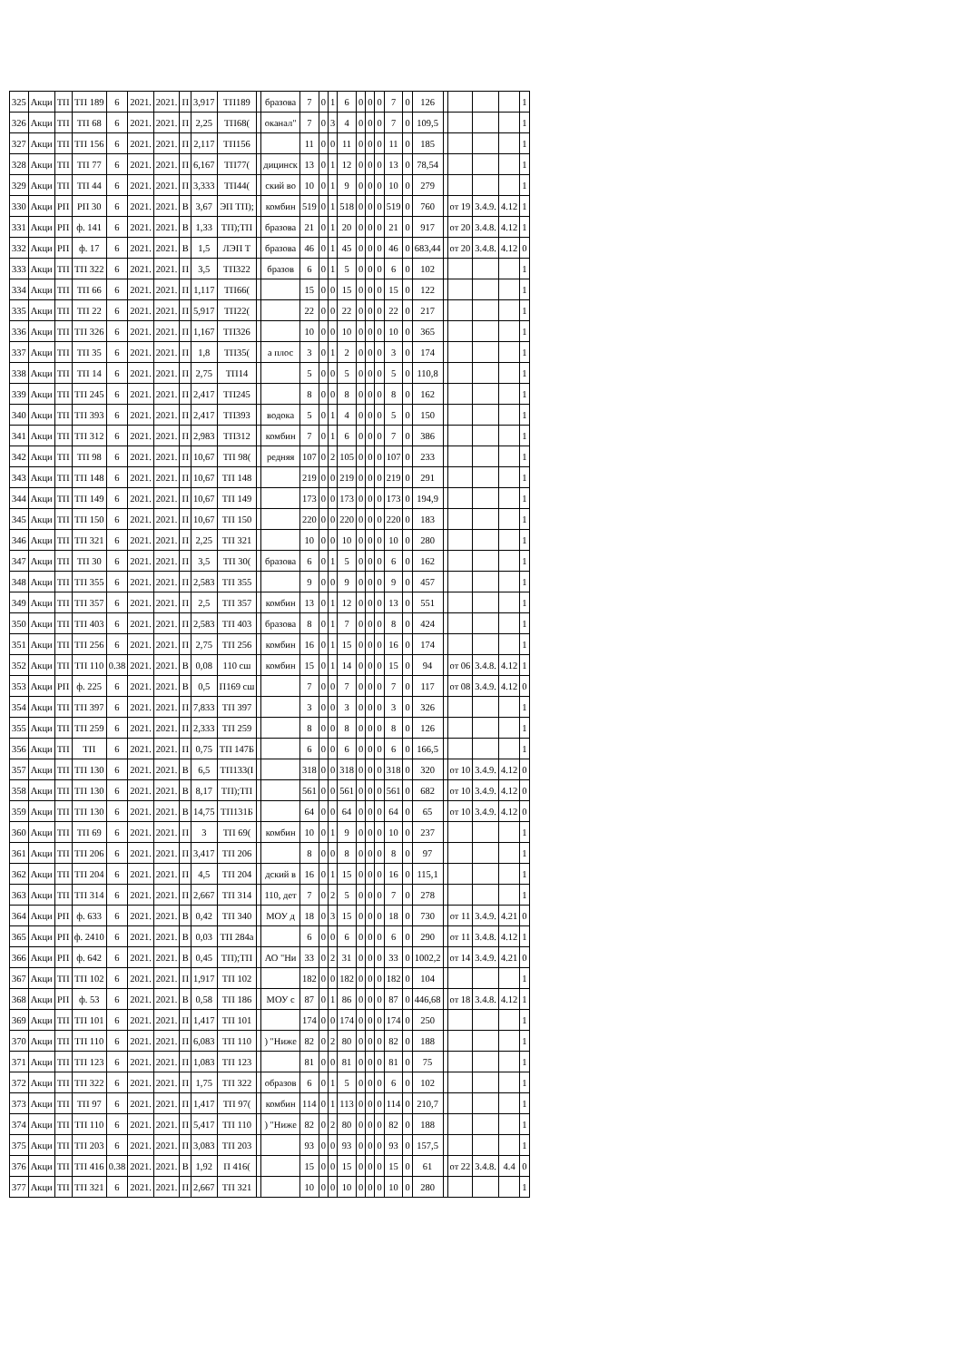| 325 | Акци | ТП | ТП 189 | 6 | 2021. | 2021. | П | 3,917 | ТП189 | | бразова | 7 | 0 | 1 | 6 | 0 | 0 | 0 | 7 | 0 | 126 | | | | | 1 |
| 326 | Акци | ТП | ТП 68 | 6 | 2021. | 2021. | П | 2,25 | ТП68( | | оканал" | 7 | 0 | 3 | 4 | 0 | 0 | 0 | 7 | 0 | 109,5 | | | | | 1 |
| 327 | Акци | ТП | ТП 156 | 6 | 2021. | 2021. | П | 2,117 | ТП156 | | | 11 | 0 | 0 | 11 | 0 | 0 | 0 | 11 | 0 | 185 | | | | | 1 |
| 328 | Акци | ТП | ТП 77 | 6 | 2021. | 2021. | П | 6,167 | ТП77( | | дицинск | 13 | 0 | 1 | 12 | 0 | 0 | 0 | 13 | 0 | 78,54 | | | | | 1 |
| 329 | Акци | ТП | ТП 44 | 6 | 2021. | 2021. | П | 3,333 | ТП44( | | ский во | 10 | 0 | 1 | 9 | 0 | 0 | 0 | 10 | 0 | 279 | | | | | 1 |
| 330 | Акци | РП | РП 30 | 6 | 2021. | 2021. | В | 3,67 | ЭП ТП); | | комбин | 519 | 0 | 1 | 518 | 0 | 0 | 0 | 519 | 0 | 760 | | от 19 | 3.4.9. | 4.12 | 1 |
| 331 | Акци | РП | ф. 141 | 6 | 2021. | 2021. | В | 1,33 | ТП);ТП | | бразова | 21 | 0 | 1 | 20 | 0 | 0 | 0 | 21 | 0 | 917 | | от 20 | 3.4.8. | 4.12 | 1 |
| 332 | Акци | РП | ф. 17 | 6 | 2021. | 2021. | В | 1,5 | ЛЭП Т | | бразова | 46 | 0 | 1 | 45 | 0 | 0 | 0 | 46 | 0 | 683,44 | | от 20 | 3.4.8. | 4.12 | 0 |
| 333 | Акци | ТП | ТП 322 | 6 | 2021. | 2021. | П | 3,5 | ТП322 | | бразов | 6 | 0 | 1 | 5 | 0 | 0 | 0 | 6 | 0 | 102 | | | | | 1 |
| 334 | Акци | ТП | ТП 66 | 6 | 2021. | 2021. | П | 1,117 | ТП66( | | | 15 | 0 | 0 | 15 | 0 | 0 | 0 | 15 | 0 | 122 | | | | | 1 |
| 335 | Акци | ТП | ТП 22 | 6 | 2021. | 2021. | П | 5,917 | ТП22( | | | 22 | 0 | 0 | 22 | 0 | 0 | 0 | 22 | 0 | 217 | | | | | 1 |
| 336 | Акци | ТП | ТП 326 | 6 | 2021. | 2021. | П | 1,167 | ТП326 | | | 10 | 0 | 0 | 10 | 0 | 0 | 0 | 10 | 0 | 365 | | | | | 1 |
| 337 | Акци | ТП | ТП 35 | 6 | 2021. | 2021. | П | 1,8 | ТП35( | | а плос | 3 | 0 | 1 | 2 | 0 | 0 | 0 | 3 | 0 | 174 | | | | | 1 |
| 338 | Акци | ТП | ТП 14 | 6 | 2021. | 2021. | П | 2,75 | ТП14 | | | 5 | 0 | 0 | 5 | 0 | 0 | 0 | 5 | 0 | 110,8 | | | | | 1 |
| 339 | Акци | ТП | ТП 245 | 6 | 2021. | 2021. | П | 2,417 | ТП245 | | | 8 | 0 | 0 | 8 | 0 | 0 | 0 | 8 | 0 | 162 | | | | | 1 |
| 340 | Акци | ТП | ТП 393 | 6 | 2021. | 2021. | П | 2,417 | ТП393 | | водока | 5 | 0 | 1 | 4 | 0 | 0 | 0 | 5 | 0 | 150 | | | | | 1 |
| 341 | Акци | ТП | ТП 312 | 6 | 2021. | 2021. | П | 2,983 | ТП312 | | комбин | 7 | 0 | 1 | 6 | 0 | 0 | 0 | 7 | 0 | 386 | | | | | 1 |
| 342 | Акци | ТП | ТП 98 | 6 | 2021. | 2021. | П | 10,67 | ТП 98( | | редняя | 107 | 0 | 2 | 105 | 0 | 0 | 0 | 107 | 0 | 233 | | | | | 1 |
| 343 | Акци | ТП | ТП 148 | 6 | 2021. | 2021. | П | 10,67 | ТП 148 | | | 219 | 0 | 0 | 219 | 0 | 0 | 0 | 219 | 0 | 291 | | | | | 1 |
| 344 | Акци | ТП | ТП 149 | 6 | 2021. | 2021. | П | 10,67 | ТП 149 | | | 173 | 0 | 0 | 173 | 0 | 0 | 0 | 173 | 0 | 194,9 | | | | | 1 |
| 345 | Акци | ТП | ТП 150 | 6 | 2021. | 2021. | П | 10,67 | ТП 150 | | | 220 | 0 | 0 | 220 | 0 | 0 | 0 | 220 | 0 | 183 | | | | | 1 |
| 346 | Акци | ТП | ТП 321 | 6 | 2021. | 2021. | П | 2,25 | ТП 321 | | | 10 | 0 | 0 | 10 | 0 | 0 | 0 | 10 | 0 | 280 | | | | | 1 |
| 347 | Акци | ТП | ТП 30 | 6 | 2021. | 2021. | П | 3,5 | ТП 30( | | бразова | 6 | 0 | 1 | 5 | 0 | 0 | 0 | 6 | 0 | 162 | | | | | 1 |
| 348 | Акци | ТП | ТП 355 | 6 | 2021. | 2021. | П | 2,583 | ТП 355 | | | 9 | 0 | 0 | 9 | 0 | 0 | 0 | 9 | 0 | 457 | | | | | 1 |
| 349 | Акци | ТП | ТП 357 | 6 | 2021. | 2021. | П | 2,5 | ТП 357 | | комбин | 13 | 0 | 1 | 12 | 0 | 0 | 0 | 13 | 0 | 551 | | | | | 1 |
| 350 | Акци | ТП | ТП 403 | 6 | 2021. | 2021. | П | 2,583 | ТП 403 | | бразова | 8 | 0 | 1 | 7 | 0 | 0 | 0 | 8 | 0 | 424 | | | | | 1 |
| 351 | Акци | ТП | ТП 256 | 6 | 2021. | 2021. | П | 2,75 | ТП 256 | | комбин | 16 | 0 | 1 | 15 | 0 | 0 | 0 | 16 | 0 | 174 | | | | | 1 |
| 352 | Акци | ТП | ТП 110 | 0.38 | 2021. | 2021. | В | 0,08 | 110 сш | | комбин | 15 | 0 | 1 | 14 | 0 | 0 | 0 | 15 | 0 | 94 | | от 06 | 3.4.8. | 4.12 | 1 |
| 353 | Акци | РП | ф. 225 | 6 | 2021. | 2021. | В | 0,5 | П169 сш | | | 7 | 0 | 0 | 7 | 0 | 0 | 0 | 7 | 0 | 117 | | от 08 | 3.4.9. | 4.12 | 0 |
| 354 | Акци | ТП | ТП 397 | 6 | 2021. | 2021. | П | 7,833 | ТП 397 | | | 3 | 0 | 0 | 3 | 0 | 0 | 0 | 3 | 0 | 326 | | | | | 1 |
| 355 | Акци | ТП | ТП 259 | 6 | 2021. | 2021. | П | 2,333 | ТП 259 | | | 8 | 0 | 0 | 8 | 0 | 0 | 0 | 8 | 0 | 126 | | | | | 1 |
| 356 | Акци | ТП | ТП | 6 | 2021. | 2021. | П | 0,75 | ТП 147Б | | | 6 | 0 | 0 | 6 | 0 | 0 | 0 | 6 | 0 | 166,5 | | | | | 1 |
| 357 | Акци | ТП | ТП 130 | 6 | 2021. | 2021. | В | 6,5 | ТП133(І | | | 318 | 0 | 0 | 318 | 0 | 0 | 0 | 318 | 0 | 320 | | от 10 | 3.4.9. | 4.12 | 0 |
| 358 | Акци | ТП | ТП 130 | 6 | 2021. | 2021. | В | 8,17 | ТП);ТП | | | 561 | 0 | 0 | 561 | 0 | 0 | 0 | 561 | 0 | 682 | | от 10 | 3.4.9. | 4.12 | 0 |
| 359 | Акци | ТП | ТП 130 | 6 | 2021. | 2021. | В | 14,75 | ТП131Б | | | 64 | 0 | 0 | 64 | 0 | 0 | 0 | 64 | 0 | 65 | | от 10 | 3.4.9. | 4.12 | 0 |
| 360 | Акци | ТП | ТП 69 | 6 | 2021. | 2021. | П | 3 | ТП 69( | | комбин | 10 | 0 | 1 | 9 | 0 | 0 | 0 | 10 | 0 | 237 | | | | | 1 |
| 361 | Акци | ТП | ТП 206 | 6 | 2021. | 2021. | П | 3,417 | ТП 206 | | | 8 | 0 | 0 | 8 | 0 | 0 | 0 | 8 | 0 | 97 | | | | | 1 |
| 362 | Акци | ТП | ТП 204 | 6 | 2021. | 2021. | П | 4,5 | ТП 204 | | дский в | 16 | 0 | 1 | 15 | 0 | 0 | 0 | 16 | 0 | 115,1 | | | | | 1 |
| 363 | Акци | ТП | ТП 314 | 6 | 2021. | 2021. | П | 2,667 | ТП 314 | | 110, дет | 7 | 0 | 2 | 5 | 0 | 0 | 0 | 7 | 0 | 278 | | | | | 1 |
| 364 | Акци | РП | ф. 633 | 6 | 2021. | 2021. | В | 0,42 | ТП 340 | | МОУ д | 18 | 0 | 3 | 15 | 0 | 0 | 0 | 18 | 0 | 730 | | от 11 | 3.4.9. | 4.21 | 0 |
| 365 | Акци | РП | ф. 2410 | 6 | 2021. | 2021. | В | 0,03 | ТП 284а | | | 6 | 0 | 0 | 6 | 0 | 0 | 0 | 6 | 0 | 290 | | от 11 | 3.4.8. | 4.12 | 1 |
| 366 | Акци | РП | ф. 642 | 6 | 2021. | 2021. | В | 0,45 | ТП);ТП | | АО "Ни | 33 | 0 | 2 | 31 | 0 | 0 | 0 | 33 | 0 | 1002,2 | | от 14 | 3.4.9. | 4.21 | 0 |
| 367 | Акци | ТП | ТП 102 | 6 | 2021. | 2021. | П | 1,917 | ТП 102 | | | 182 | 0 | 0 | 182 | 0 | 0 | 0 | 182 | 0 | 104 | | | | | 1 |
| 368 | Акци | РП | ф. 53 | 6 | 2021. | 2021. | В | 0,58 | ТП 186 | | МОУ с | 87 | 0 | 1 | 86 | 0 | 0 | 0 | 87 | 0 | 446,68 | | от 18 | 3.4.8. | 4.12 | 1 |
| 369 | Акци | ТП | ТП 101 | 6 | 2021. | 2021. | П | 1,417 | ТП 101 | | | 174 | 0 | 0 | 174 | 0 | 0 | 0 | 174 | 0 | 250 | | | | | 1 |
| 370 | Акци | ТП | ТП 110 | 6 | 2021. | 2021. | П | 6,083 | ТП 110 | | ) "Ниже | 82 | 0 | 2 | 80 | 0 | 0 | 0 | 82 | 0 | 188 | | | | | 1 |
| 371 | Акци | ТП | ТП 123 | 6 | 2021. | 2021. | П | 1,083 | ТП 123 | | | 81 | 0 | 0 | 81 | 0 | 0 | 0 | 81 | 0 | 75 | | | | | 1 |
| 372 | Акци | ТП | ТП 322 | 6 | 2021. | 2021. | П | 1,75 | ТП 322 | | образов | 6 | 0 | 1 | 5 | 0 | 0 | 0 | 6 | 0 | 102 | | | | | 1 |
| 373 | Акци | ТП | ТП 97 | 6 | 2021. | 2021. | П | 1,417 | ТП 97( | | комбин | 114 | 0 | 1 | 113 | 0 | 0 | 0 | 114 | 0 | 210,7 | | | | | 1 |
| 374 | Акци | ТП | ТП 110 | 6 | 2021. | 2021. | П | 5,417 | ТП 110 | | ) "Ниже | 82 | 0 | 2 | 80 | 0 | 0 | 0 | 82 | 0 | 188 | | | | | 1 |
| 375 | Акци | ТП | ТП 203 | 6 | 2021. | 2021. | П | 3,083 | ТП 203 | | | 93 | 0 | 0 | 93 | 0 | 0 | 0 | 93 | 0 | 157,5 | | | | | 1 |
| 376 | Акци | ТП | ТП 416 | 0.38 | 2021. | 2021. | В | 1,92 | П 416( | | | 15 | 0 | 0 | 15 | 0 | 0 | 0 | 15 | 0 | 61 | | от 22 | 3.4.8. | 4.4 | 0 |
| 377 | Акци | ТП | ТП 321 | 6 | 2021. | 2021. | П | 2,667 | ТП 321 | | | 10 | 0 | 0 | 10 | 0 | 0 | 0 | 10 | 0 | 280 | | | | | 1 |